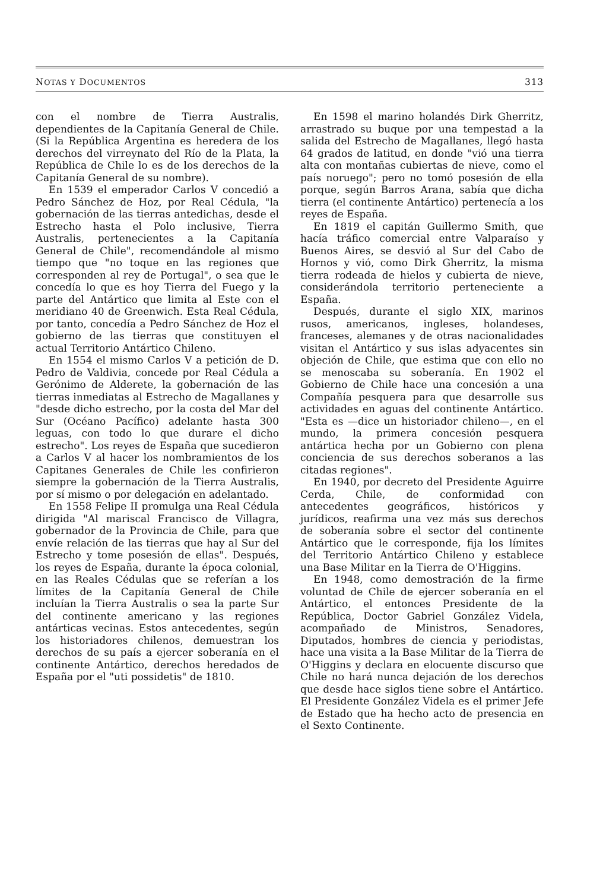NOTAS Y DOCUMENTOS 313
con el nombre de Tierra Australis, dependientes de la Capitanía General de Chile. (Si la República Argentina es heredera de los derechos del virreynato del Río de la Plata, la República de Chile lo es de los derechos de la Capitanía General de su nombre).
En 1539 el emperador Carlos V concedió a Pedro Sánchez de Hoz, por Real Cédula, "la gobernación de las tierras antedichas, desde el Estrecho hasta el Polo inclusive, Tierra Australis, pertenecientes a la Capitanía General de Chile", recomendándole al mismo tiempo que "no toque en las regiones que corresponden al rey de Portugal", o sea que le concedía lo que es hoy Tierra del Fuego y la parte del Antártico que limita al Este con el meridiano 40 de Greenwich. Esta Real Cédula, por tanto, concedía a Pedro Sánchez de Hoz el gobierno de las tierras que constituyen el actual Territorio Antártico Chileno.
En 1554 el mismo Carlos V a petición de D. Pedro de Valdivia, concede por Real Cédula a Gerónimo de Alderete, la gobernación de las tierras inmediatas al Estrecho de Magallanes y "desde dicho estrecho, por la costa del Mar del Sur (Océano Pacífico) adelante hasta 300 leguas, con todo lo que durare el dicho estrecho". Los reyes de España que sucedieron a Carlos V al hacer los nombramientos de los Capitanes Generales de Chile les confirieron siempre la gobernación de la Tierra Australis, por sí mismo o por delegación en adelantado.
En 1558 Felipe II promulga una Real Cédula dirigida "Al mariscal Francisco de Villagra, gobernador de la Provincia de Chile, para que envíe relación de las tierras que hay al Sur del Estrecho y tome posesión de ellas". Después, los reyes de España, durante la época colonial, en las Reales Cédulas que se referían a los límites de la Capitanía General de Chile incluían la Tierra Australis o sea la parte Sur del continente americano y las regiones antárticas vecinas. Estos antecedentes, según los historiadores chilenos, demuestran los derechos de su país a ejercer soberanía en el continente Antártico, derechos heredados de España por el "uti possidetis" de 1810.
En 1598 el marino holandés Dirk Gherritz, arrastrado su buque por una tempestad a la salida del Estrecho de Magallanes, llegó hasta 64 grados de latitud, en donde "vió una tierra alta con montañas cubiertas de nieve, como el país noruego"; pero no tomó posesión de ella porque, según Barros Arana, sabía que dicha tierra (el continente Antártico) pertenecía a los reyes de España.
En 1819 el capitán Guillermo Smith, que hacía tráfico comercial entre Valparaíso y Buenos Aires, se desvió al Sur del Cabo de Hornos y vió, como Dirk Gherritz, la misma tierra rodeada de hielos y cubierta de nieve, considerándola territorio perteneciente a España.
Después, durante el siglo XIX, marinos rusos, americanos, ingleses, holandeses, franceses, alemanes y de otras nacionalidades visitan el Antártico y sus islas adyacentes sin objeción de Chile, que estima que con ello no se menoscaba su soberanía. En 1902 el Gobierno de Chile hace una concesión a una Compañía pesquera para que desarrolle sus actividades en aguas del continente Antártico. "Esta es —dice un historiador chileno—, en el mundo, la primera concesión pesquera antártica hecha por un Gobierno con plena conciencia de sus derechos soberanos a las citadas regiones".
En 1940, por decreto del Presidente Aguirre Cerda, Chile, de conformidad con antecedentes geográficos, históricos y jurídicos, reafirma una vez más sus derechos de soberanía sobre el sector del continente Antártico que le corresponde, fija los límites del Territorio Antártico Chileno y establece una Base Militar en la Tierra de O'Higgins.
En 1948, como demostración de la firme voluntad de Chile de ejercer soberanía en el Antártico, el entonces Presidente de la República, Doctor Gabriel González Videla, acompañado de Ministros, Senadores, Diputados, hombres de ciencia y periodistas, hace una visita a la Base Militar de la Tierra de O'Higgins y declara en elocuente discurso que Chile no hará nunca dejación de los derechos que desde hace siglos tiene sobre el Antártico. El Presidente González Videla es el primer Jefe de Estado que ha hecho acto de presencia en el Sexto Continente.